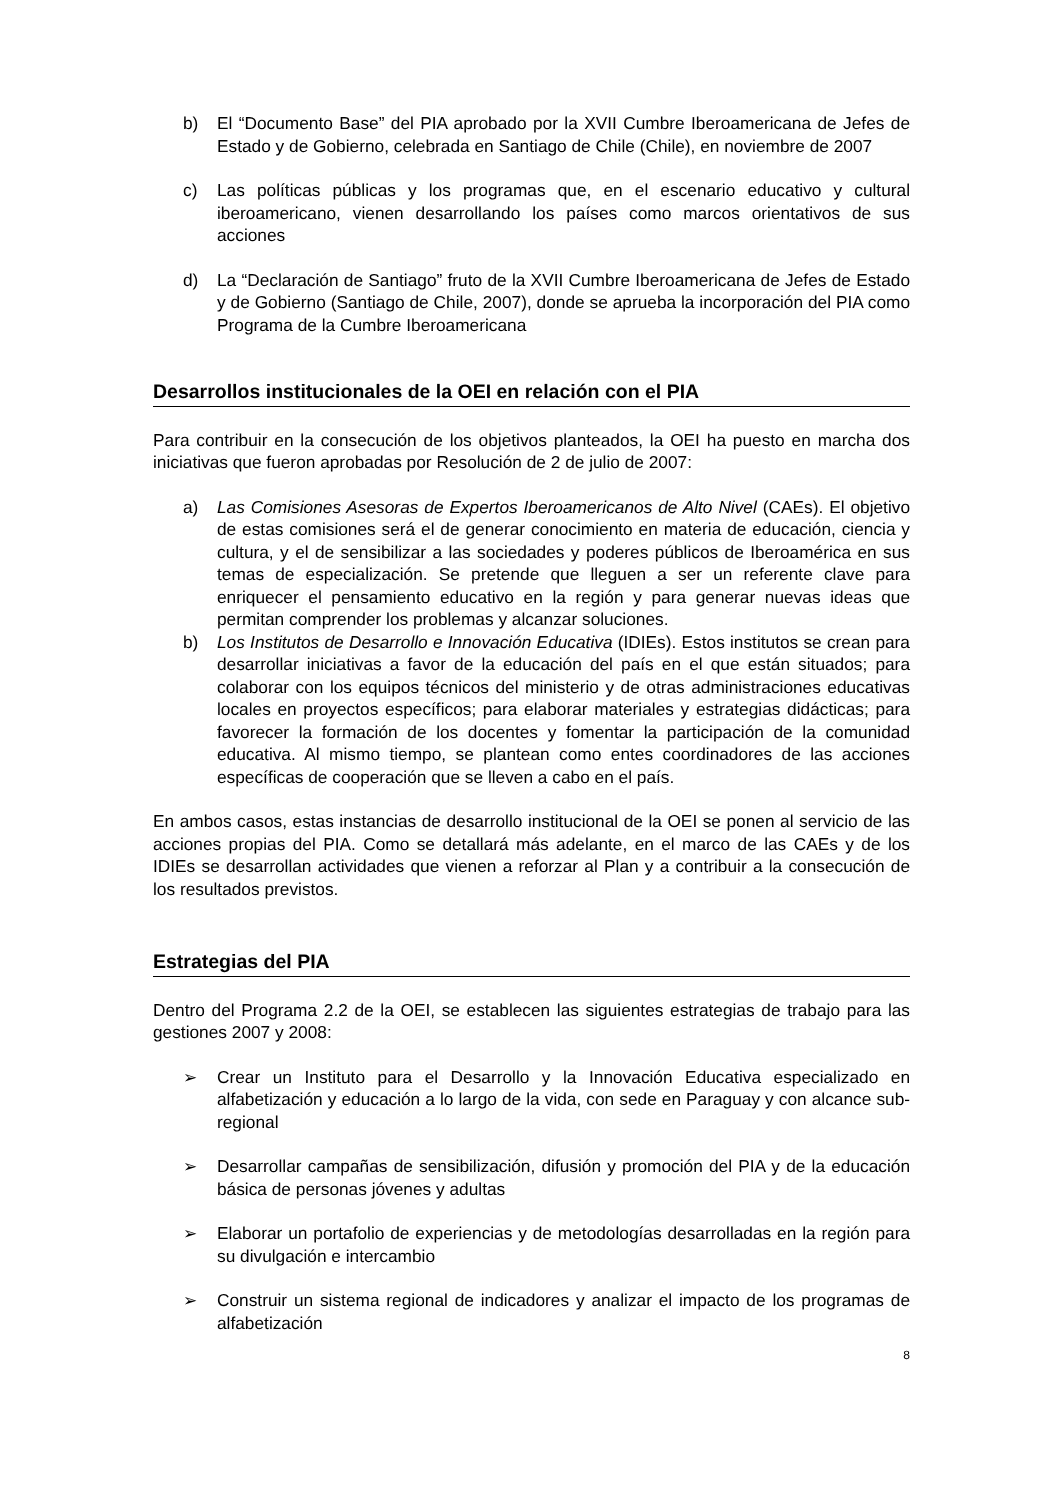b) El “Documento Base” del PIA aprobado por la XVII Cumbre Iberoamericana de Jefes de Estado y de Gobierno, celebrada en Santiago de Chile (Chile), en noviembre de 2007
c) Las políticas públicas y los programas que, en el escenario educativo y cultural iberoamericano, vienen desarrollando los países como marcos orientativos de sus acciones
d) La “Declaración de Santiago” fruto de la XVII Cumbre Iberoamericana de Jefes de Estado y de Gobierno (Santiago de Chile, 2007), donde se aprueba la incorporación del PIA como Programa de la Cumbre Iberoamericana
Desarrollos institucionales de la OEI en relación con el PIA
Para contribuir en la consecución de los objetivos planteados, la OEI ha puesto en marcha dos iniciativas que fueron aprobadas por Resolución de 2 de julio de 2007:
a) Las Comisiones Asesoras de Expertos Iberoamericanos de Alto Nivel (CAEs). El objetivo de estas comisiones será el de generar conocimiento en materia de educación, ciencia y cultura, y el de sensibilizar a las sociedades y poderes públicos de Iberoamérica en sus temas de especialización. Se pretende que lleguen a ser un referente clave para enriquecer el pensamiento educativo en la región y para generar nuevas ideas que permitan comprender los problemas y alcanzar soluciones.
b) Los Institutos de Desarrollo e Innovación Educativa (IDIEs). Estos institutos se crean para desarrollar iniciativas a favor de la educación del país en el que están situados; para colaborar con los equipos técnicos del ministerio y de otras administraciones educativas locales en proyectos específicos; para elaborar materiales y estrategias didácticas; para favorecer la formación de los docentes y fomentar la participación de la comunidad educativa. Al mismo tiempo, se plantean como entes coordinadores de las acciones específicas de cooperación que se lleven a cabo en el país.
En ambos casos, estas instancias de desarrollo institucional de la OEI se ponen al servicio de las acciones propias del PIA. Como se detallará más adelante, en el marco de las CAEs y de los IDIEs se desarrollan actividades que vienen a reforzar al Plan y a contribuir a la consecución de los resultados previstos.
Estrategias del PIA
Dentro del Programa 2.2 de la OEI, se establecen las siguientes estrategias de trabajo para las gestiones 2007 y 2008:
➢ Crear un Instituto para el Desarrollo y la Innovación Educativa especializado en alfabetización y educación a lo largo de la vida, con sede en Paraguay y con alcance sub-regional
➢ Desarrollar campañas de sensibilización, difusión y promoción del PIA y de la educación básica de personas jóvenes y adultas
➢ Elaborar un portafolio de experiencias y de metodologías desarrolladas en la región para su divulgación e intercambio
➢ Construir un sistema regional de indicadores y analizar el impacto de los programas de alfabetización
8